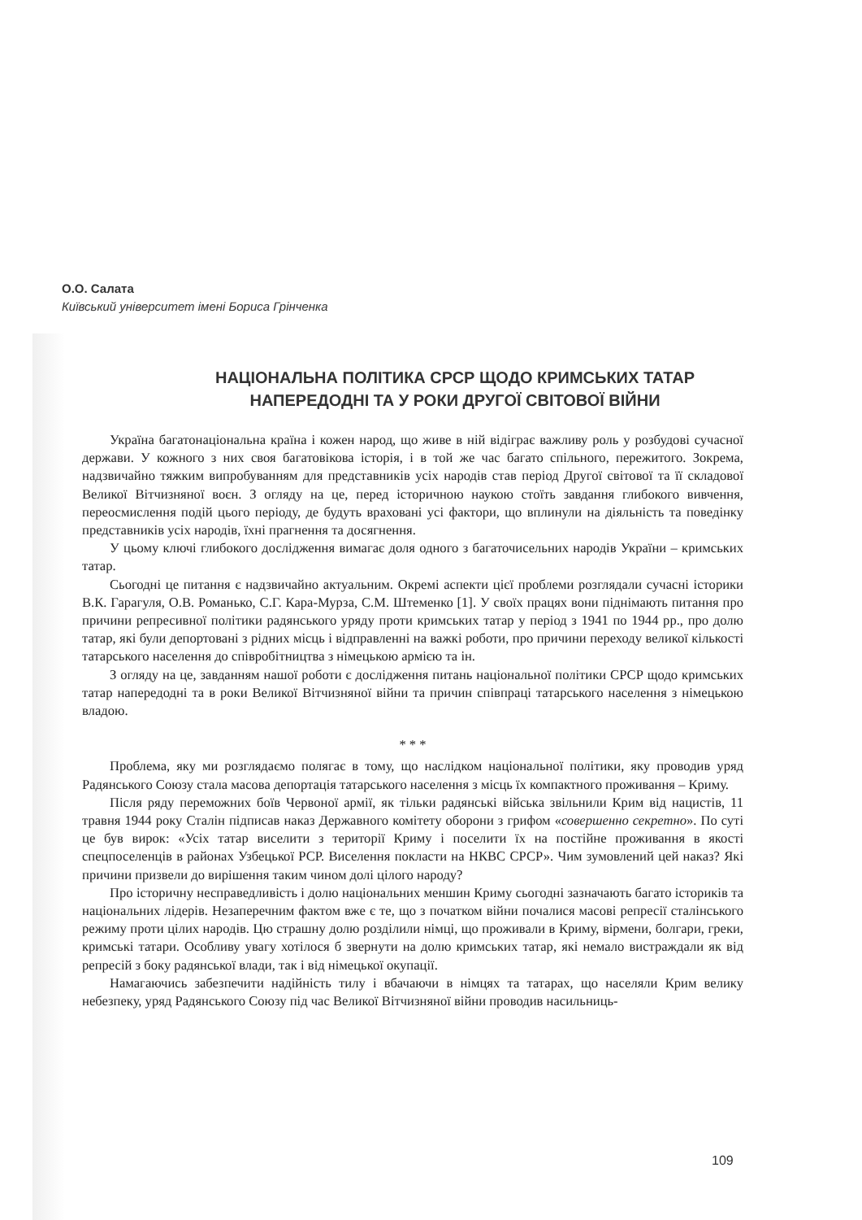О.О. Салата
Київський університет імені Бориса Грінченка
НАЦІОНАЛЬНА ПОЛІТИКА СРСР ЩОДО КРИМСЬКИХ ТАТАР
НАПЕРЕДОДНІ ТА У РОКИ ДРУГОЇ СВІТОВОЇ ВІЙНИ
Україна багатонаціональна країна і кожен народ, що живе в ній відіграє важливу роль у розбудові сучасної держави. У кожного з них своя багатовікова історія, і в той же час багато спільного, пережитого. Зокрема, надзвичайно тяжким випробуванням для представників усіх народів став період Другої світової та її складової Великої Вітчизняної воєн. З огляду на це, перед історичною наукою стоїть завдання глибокого вивчення, переосмислення подій цього періоду, де будуть враховані усі фактори, що вплинули на діяльність та поведінку представників усіх народів, їхні прагнення та досягнення.
У цьому ключі глибокого дослідження вимагає доля одного з багаточисельних народів України – кримських татар.
Сьогодні це питання є надзвичайно актуальним. Окремі аспекти цієї проблеми розглядали сучасні історики В.К. Гарагуля, О.В. Романько, С.Г. Кара-Мурза, С.М. Штеменко [1]. У своїх працях вони піднімають питання про причини репресивної політики радянського уряду проти кримських татар у період з 1941 по 1944 рр., про долю татар, які були депортовані з рідних місць і відправленні на важкі роботи, про причини переходу великої кількості татарського населення до співробітництва з німецькою армією та ін.
З огляду на це, завданням нашої роботи є дослідження питань національної політики СРСР щодо кримських татар напередодні та в роки Великої Вітчизняної війни та причин співпраці татарського населення з німецькою владою.
* * *
Проблема, яку ми розглядаємо полягає в тому, що наслідком національної політики, яку проводив уряд Радянського Союзу стала масова депортація татарського населення з місць їх компактного проживання – Криму.
Після ряду переможних боїв Червоної армії, як тільки радянські війська звільнили Крим від нацистів, 11 травня 1944 року Сталін підписав наказ Державного комітету оборони з грифом «совершенно секретно». По суті це був вирок: «Усіх татар виселити з території Криму і поселити їх на постійне проживання в якості спецпоселенців в районах Узбецької РСР. Виселення покласти на НКВС СРСР». Чим зумовлений цей наказ? Які причини призвели до вирішення таким чином долі цілого народу?
Про історичну несправедливість і долю національних меншин Криму сьогодні зазначають багато істориків та національних лідерів. Незаперечним фактом вже є те, що з початком війни почалися масові репресії сталінського режиму проти цілих народів. Цю страшну долю розділили німці, що проживали в Криму, вірмени, болгари, греки, кримські татари. Особливу увагу хотілося б звернути на долю кримських татар, які немало вистраждали як від репресій з боку радянської влади, так і від німецької окупації.
Намагаючись забезпечити надійність тилу і вбачаючи в німцях та татарах, що населяли Крим велику небезпеку, уряд Радянського Союзу під час Великої Вітчизняної війни проводив насильниць-
109